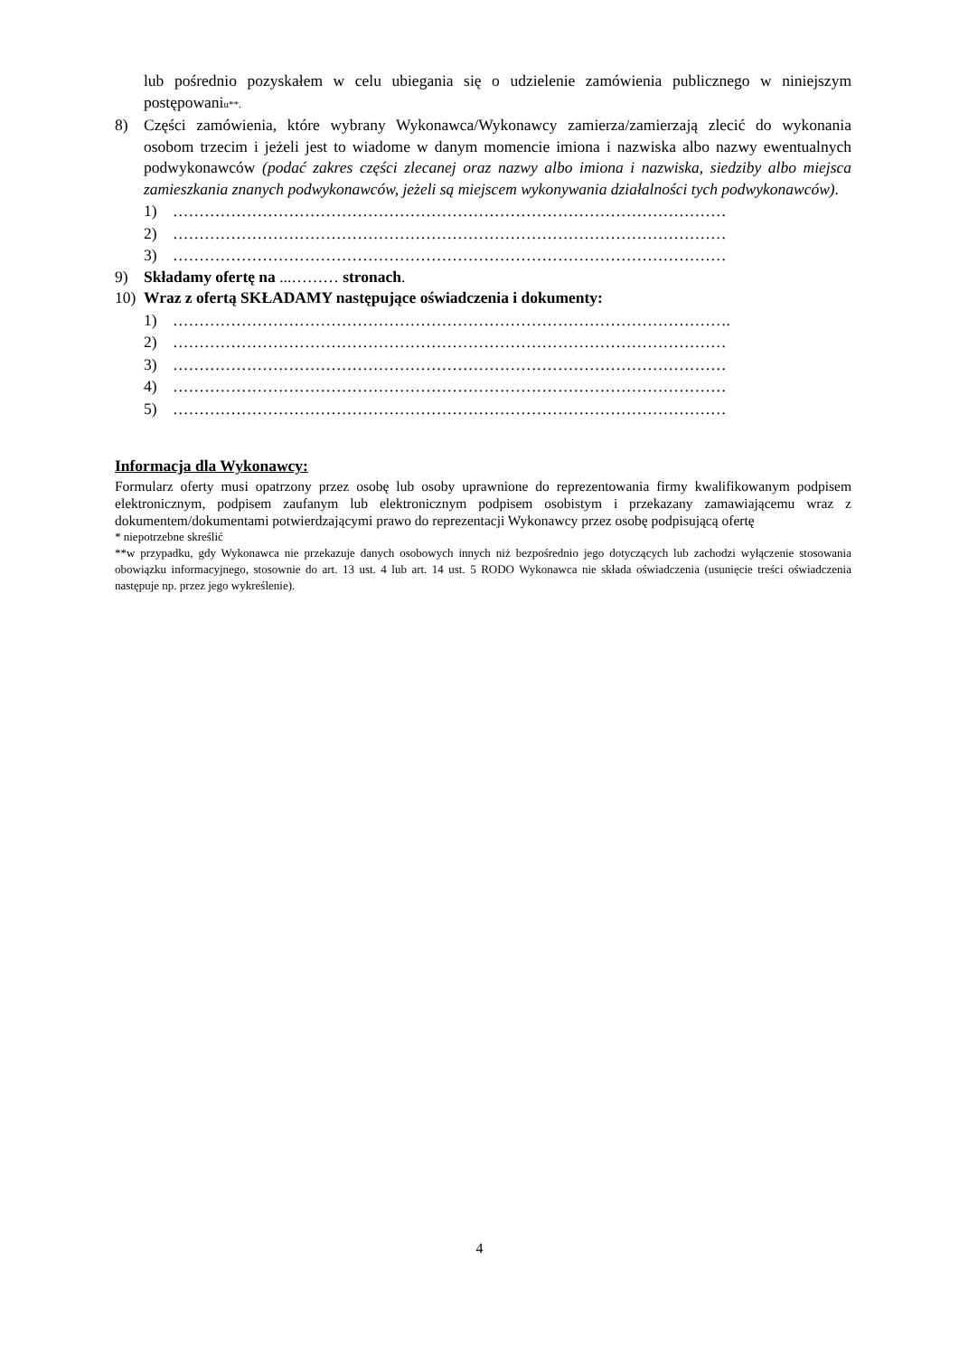lub pośrednio pozyskałem w celu ubiegania się o udzielenie zamówienia publicznego w niniejszym postępowaniu**.
8) Części zamówienia, które wybrany Wykonawca/Wykonawcy zamierza/zamierzają zlecić do wykonania osobom trzecim i jeżeli jest to wiadome w danym momencie imiona i nazwiska albo nazwy ewentualnych podwykonawców (podać zakres części zlecanej oraz nazwy albo imiona i nazwiska, siedziby albo miejsca zamieszkania znanych podwykonawców, jeżeli są miejscem wykonywania działalności tych podwykonawców).
1) ……………………………………………………………………………………………
2) ……………………………………………………………………………………………
3) ……………………………………………………………………………………………
9) Składamy ofertę na ...……… stronach.
10) Wraz z ofertą SKŁADAMY następujące oświadczenia i dokumenty:
1) …………………………………………………………………………………………….
2) ……………………………………………………………………………………………
3) ……………………………………………………………………………………………
4) ……………………………………………………………………………………………
5) ……………………………………………………………………………………………
Informacja dla Wykonawcy:
Formularz oferty musi opatrzony przez osobę lub osoby uprawnione do reprezentowania firmy kwalifikowanym podpisem elektronicznym, podpisem zaufanym lub elektronicznym podpisem osobistym i przekazany zamawiającemu wraz z dokumentem/dokumentami potwierdzającymi prawo do reprezentacji Wykonawcy przez osobę podpisującą ofertę
* niepotrzebne skreślić
**w przypadku, gdy Wykonawca nie przekazuje danych osobowych innych niż bezpośrednio jego dotyczących lub zachodzi wyłączenie stosowania obowiązku informacyjnego, stosownie do art. 13 ust. 4 lub art. 14 ust. 5 RODO Wykonawca nie składa oświadczenia (usunięcie treści oświadczenia następuje np. przez jego wykreślenie).
4